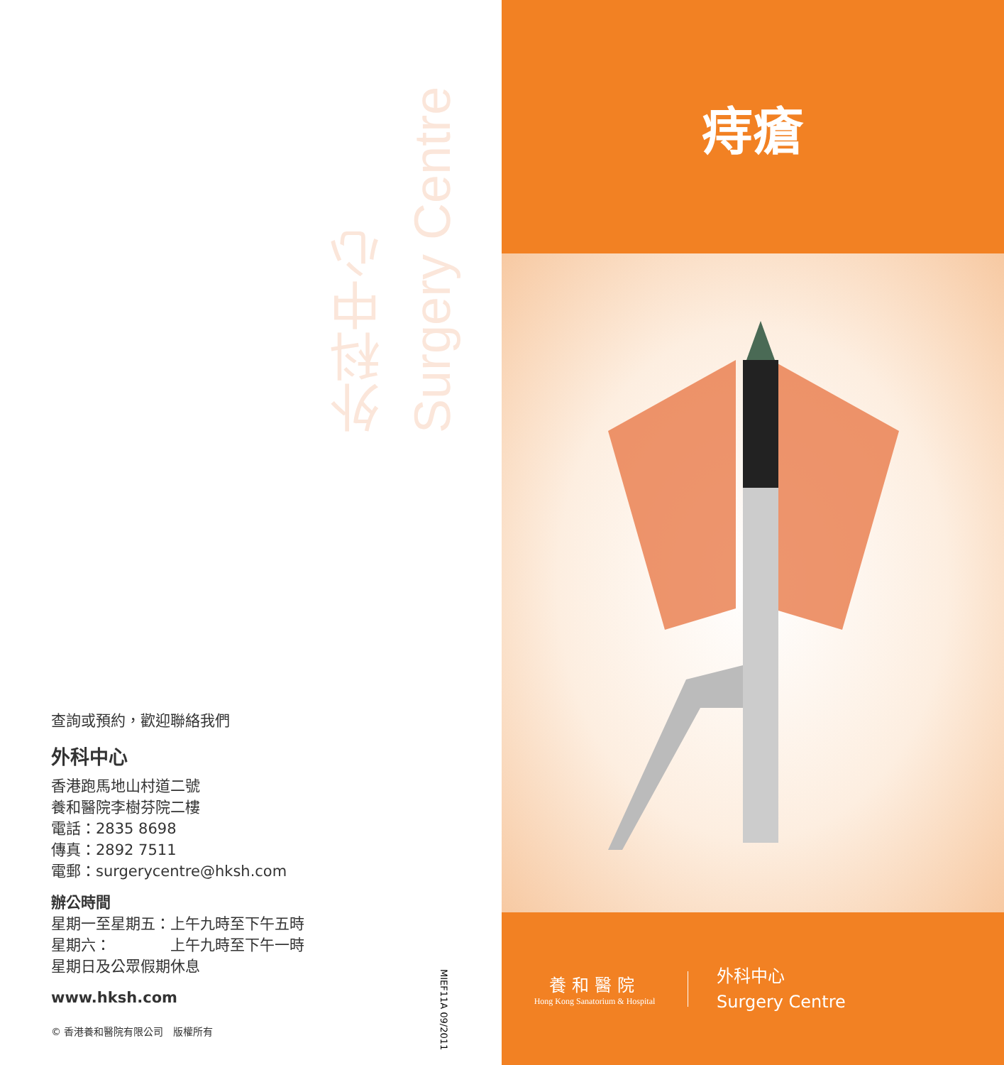Surgery Centre
外科中心
查詢或預約，歡迎聯絡我們
外科中心
香港跑馬地山村道二號
養和醫院李樹芬院二樓
電話：2835 8698
傳真：2892 7511
電郵：surgerycentre@hksh.com
辦公時間
星期一至星期五：上午九時至下午五時
星期六：　　　　上午九時至下午一時
星期日及公眾假期休息
www.hksh.com
© 香港養和醫院有限公司　版權所有
MIEF11A 09/2011
痔瘡
養和醫院
Hong Kong Sanatorium & Hospital
外科中心
Surgery Centre